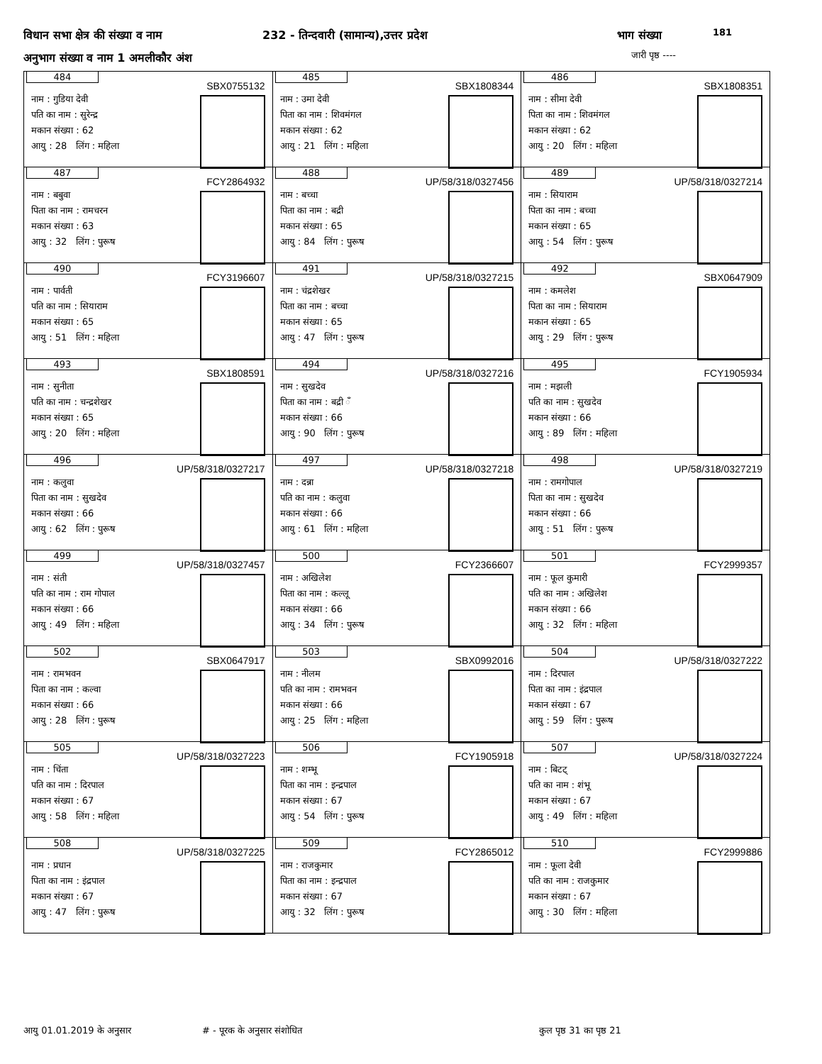विधान सभा क्षेत्र की संख्या व नाम
232 - तिन्दवारी (सामान्य),उत्तर प्रदेश
भाग संख्या 181
अनुभाग संख्या व नाम 1 अमलीकौर अंश
जारी पृष्ठ ----
| 484 SBX0755132 नाम : गुडिया देवी पति का नाम : सुरेन्द्र मकान संख्या : 62 आयु : 28 लिंग : महिला | 485 SBX1808344 नाम : उमा देवी पिता का नाम : शिवमंगल मकान संख्या : 62 आयु : 21 लिंग : महिला | 486 SBX1808351 नाम : सीमा देवी पिता का नाम : शिवमंगल मकान संख्या : 62 आयु : 20 लिंग : महिला |
| 487 FCY2864932 नाम : बबुवा पिता का नाम : रामचरन मकान संख्या : 63 आयु : 32 लिंग : पुरूष | 488 UP/58/318/0327456 नाम : बच्चा पिता का नाम : बद्री मकान संख्या : 65 आयु : 84 लिंग : पुरूष | 489 UP/58/318/0327214 नाम : सियाराम पिता का नाम : बच्चा मकान संख्या : 65 आयु : 54 लिंग : पुरूष |
| 490 FCY3196607 नाम : पार्वती पति का नाम : सियाराम मकान संख्या : 65 आयु : 51 लिंग : महिला | 491 UP/58/318/0327215 नाम : चंद्रशेखर पिता का नाम : बच्चा मकान संख्या : 65 आयु : 47 लिंग : पुरूष | 492 SBX0647909 नाम : कमलेश पिता का नाम : सियाराम मकान संख्या : 65 आयु : 29 लिंग : पुरूष |
| 493 SBX1808591 नाम : सुनीता पति का नाम : चन्द्रशेखर मकान संख्या : 65 आयु : 20 लिंग : महिला | 494 UP/58/318/0327216 नाम : सुखदेव पिता का नाम : बद्री ँ मकान संख्या : 66 आयु : 90 लिंग : पुरूष | 495 FCY1905934 नाम : मझली पति का नाम : सुखदेव मकान संख्या : 66 आयु : 89 लिंग : महिला |
| 496 UP/58/318/0327217 नाम : कलुवा पिता का नाम : सुखदेव मकान संख्या : 66 आयु : 62 लिंग : पुरूष | 497 UP/58/318/0327218 नाम : दन्ना पति का नाम : कलुवा मकान संख्या : 66 आयु : 61 लिंग : महिला | 498 UP/58/318/0327219 नाम : रामगोपाल पिता का नाम : सुखदेव मकान संख्या : 66 आयु : 51 लिंग : पुरूष |
| 499 UP/58/318/0327457 नाम : संती पति का नाम : राम गोपाल मकान संख्या : 66 आयु : 49 लिंग : महिला | 500 FCY2366607 नाम : अखिलेश पिता का नाम : कल्लू मकान संख्या : 66 आयु : 34 लिंग : पुरूष | 501 FCY2999357 नाम : फूल कुमारी पति का नाम : अखिलेश मकान संख्या : 66 आयु : 32 लिंग : महिला |
| 502 SBX0647917 नाम : रामभवन पिता का नाम : कल्वा मकान संख्या : 66 आयु : 28 लिंग : पुरूष | 503 SBX0992016 नाम : नीलम पति का नाम : रामभवन मकान संख्या : 66 आयु : 25 लिंग : महिला | 504 UP/58/318/0327222 नाम : दिरपाल पिता का नाम : इंद्रपाल मकान संख्या : 67 आयु : 59 लिंग : पुरूष |
| 505 UP/58/318/0327223 नाम : चिंता पति का नाम : दिरपाल मकान संख्या : 67 आयु : 58 लिंग : महिला | 506 FCY1905918 नाम : शम्भू पिता का नाम : इन्द्रपाल मकान संख्या : 67 आयु : 54 लिंग : पुरूष | 507 UP/58/318/0327224 नाम : बिटट् पति का नाम : शंभू मकान संख्या : 67 आयु : 49 लिंग : महिला |
| 508 UP/58/318/0327225 नाम : प्रधान पिता का नाम : इंद्रपाल मकान संख्या : 67 आयु : 47 लिंग : पुरूष | 509 FCY2865012 नाम : राजकुमार पिता का नाम : इन्द्रपाल मकान संख्या : 67 आयु : 32 लिंग : पुरूष | 510 FCY2999886 नाम : फूला देवी पति का नाम : राजकुमार मकान संख्या : 67 आयु : 30 लिंग : महिला |
आयु 01.01.2019 के अनुसार # - पूरक के अनुसार संशोधित कुल पृष्ठ 31 का पृष्ठ 21